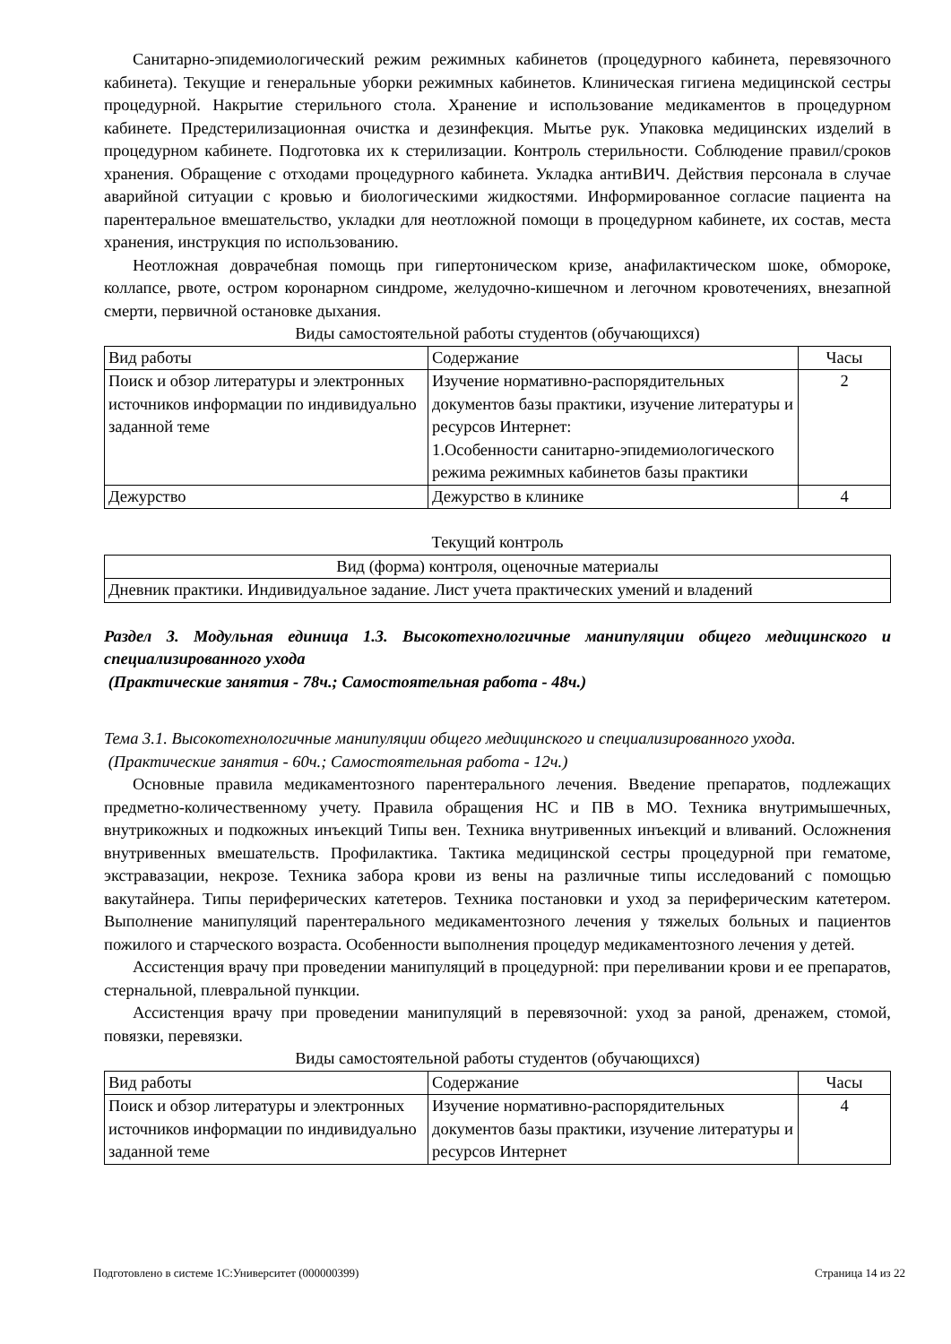Санитарно-эпидемиологический режим режимных кабинетов (процедурного кабинета, перевязочного кабинета). Текущие и генеральные уборки режимных кабинетов. Клиническая гигиена медицинской сестры процедурной. Накрытие стерильного стола. Хранение и использование медикаментов в процедурном кабинете. Предстерилизационная очистка и дезинфекция. Мытье рук. Упаковка медицинских изделий в процедурном кабинете. Подготовка их к стерилизации. Контроль стерильности. Соблюдение правил/сроков хранения. Обращение с отходами процедурного кабинета. Укладка антиВИЧ. Действия персонала в случае аварийной ситуации с кровью и биологическими жидкостями. Информированное согласие пациента на парентеральное вмешательство, укладки для неотложной помощи в процедурном кабинете, их состав, места хранения, инструкция по использованию.
Неотложная доврачебная помощь при гипертоническом кризе, анафилактическом шоке, обмороке, коллапсе, рвоте, остром коронарном синдроме, желудочно-кишечном и легочном кровотечениях, внезапной смерти, первичной остановке дыхания.
Виды самостоятельной работы студентов (обучающихся)
| Вид работы | Содержание | Часы |
| Поиск и обзор литературы и электронных источников информации по индивидуально заданной теме | Изучение нормативно-распорядительных документов базы практики, изучение литературы и ресурсов Интернет: 1.Особенности санитарно-эпидемиологического режима режимных кабинетов базы практики | 2 |
| Дежурство | Дежурство в клинике | 4 |
Текущий контроль
| Вид (форма) контроля, оценочные материалы |
| Дневник практики. Индивидуальное задание. Лист учета практических умений и владений |
Раздел 3. Модульная единица 1.3. Высокотехнологичные манипуляции общего медицинского и специализированного ухода
(Практические занятия - 78ч.; Самостоятельная работа - 48ч.)
Тема 3.1. Высокотехнологичные манипуляции общего медицинского и специализированного ухода.
(Практические занятия - 60ч.; Самостоятельная работа - 12ч.)
Основные правила медикаментозного парентерального лечения. Введение препаратов, подлежащих предметно-количественному учету. Правила обращения НС и ПВ в МО. Техника внутримышечных, внутрикожных и подкожных инъекций Типы вен. Техника внутривенных инъекций и вливаний. Осложнения внутривенных вмешательств. Профилактика. Тактика медицинской сестры процедурной при гематоме, экстравазации, некрозе. Техника забора крови из вены на различные типы исследований с помощью вакутайнера. Типы периферических катетеров. Техника постановки и уход за периферическим катетером. Выполнение манипуляций парентерального медикаментозного лечения у тяжелых больных и пациентов пожилого и старческого возраста. Особенности выполнения процедур медикаментозного лечения у детей.
Ассистенция врачу при проведении манипуляций в процедурной: при переливании крови и ее препаратов, стернальной, плевральной пункции.
Ассистенция врачу при проведении манипуляций в перевязочной: уход за раной, дренажем, стомой, повязки, перевязки.
Виды самостоятельной работы студентов (обучающихся)
| Вид работы | Содержание | Часы |
| Поиск и обзор литературы и электронных источников информации по индивидуально заданной теме | Изучение нормативно-распорядительных документов базы практики, изучение литературы и ресурсов Интернет | 4 |
Подготовлено в системе 1С:Университет (000000399) Страница 14 из 22